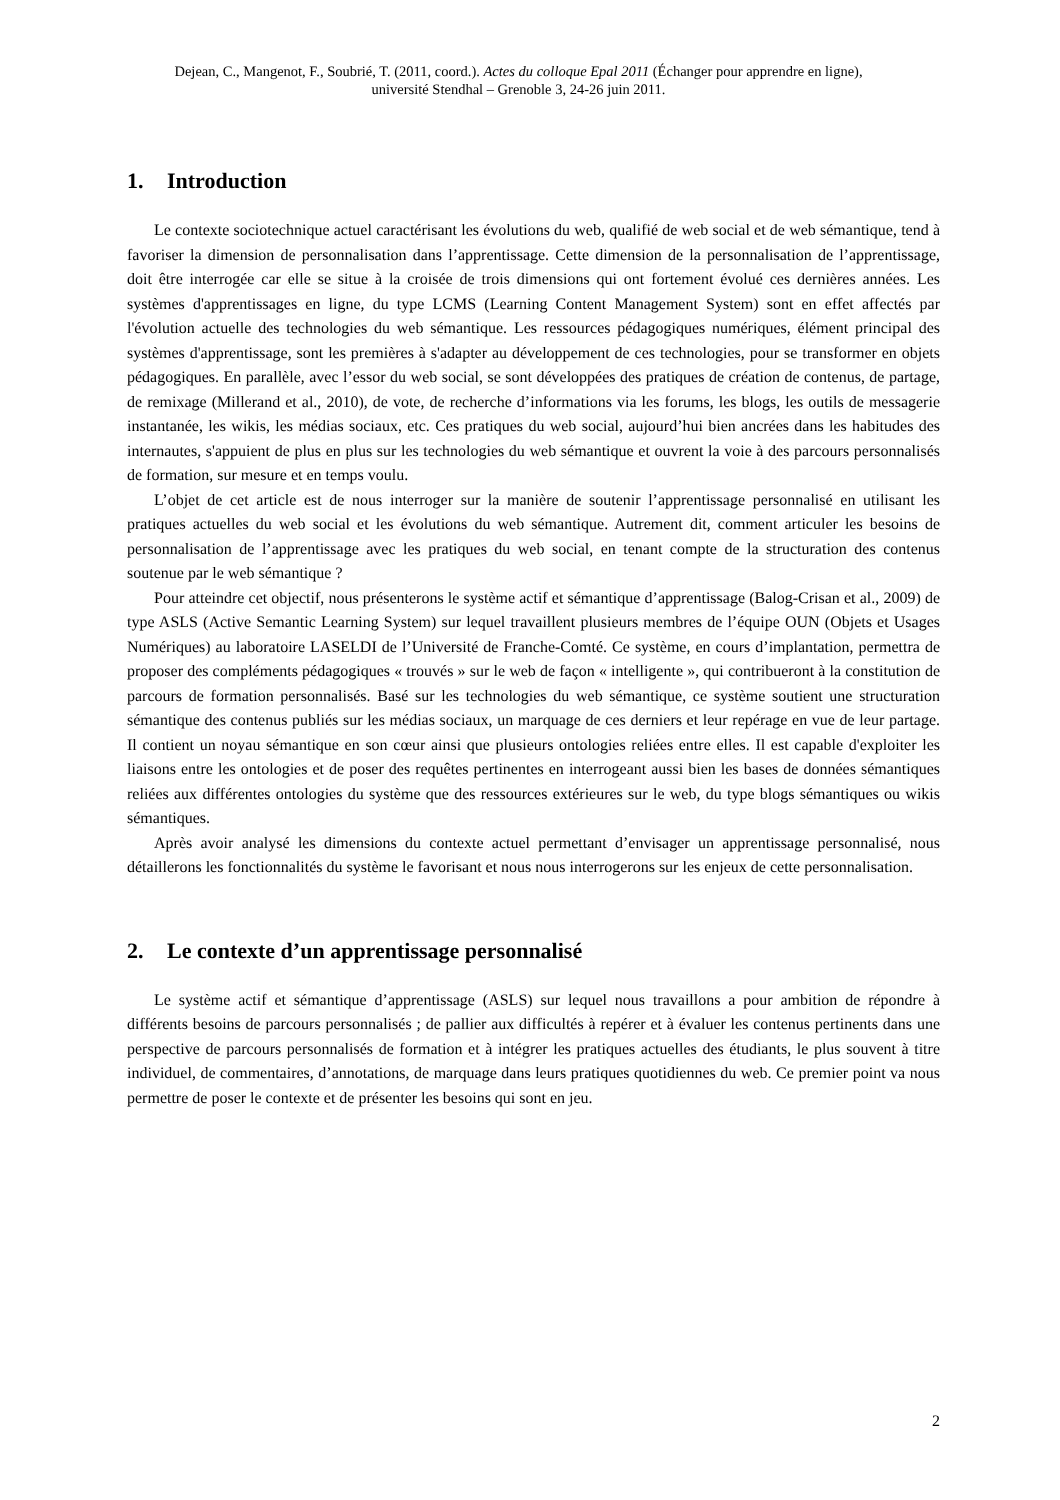Dejean, C., Mangenot, F., Soubrié, T. (2011, coord.). Actes du colloque Epal 2011 (Échanger pour apprendre en ligne),
université Stendhal – Grenoble 3, 24-26 juin 2011.
1. Introduction
Le contexte sociotechnique actuel caractérisant les évolutions du web, qualifié de web social et de web sémantique, tend à favoriser la dimension de personnalisation dans l’apprentissage. Cette dimension de la personnalisation de l’apprentissage, doit être interrogée car elle se situe à la croisée de trois dimensions qui ont fortement évolué ces dernières années. Les systèmes d'apprentissages en ligne, du type LCMS (Learning Content Management System) sont en effet affectés par l'évolution actuelle des technologies du web sémantique. Les ressources pédagogiques numériques, élément principal des systèmes d'apprentissage, sont les premières à s'adapter au développement de ces technologies, pour se transformer en objets pédagogiques. En parallèle, avec l’essor du web social, se sont développées des pratiques de création de contenus, de partage, de remixage (Millerand et al., 2010), de vote, de recherche d’informations via les forums, les blogs, les outils de messagerie instantanée, les wikis, les médias sociaux, etc. Ces pratiques du web social, aujourd’hui bien ancrées dans les habitudes des internautes, s'appuient de plus en plus sur les technologies du web sémantique et ouvrent la voie à des parcours personnalisés de formation, sur mesure et en temps voulu.
L’objet de cet article est de nous interroger sur la manière de soutenir l’apprentissage personnalisé en utilisant les pratiques actuelles du web social et les évolutions du web sémantique. Autrement dit, comment articuler les besoins de personnalisation de l’apprentissage avec les pratiques du web social, en tenant compte de la structuration des contenus soutenue par le web sémantique ?
Pour atteindre cet objectif, nous présenterons le système actif et sémantique d’apprentissage (Balog-Crisan et al., 2009) de type ASLS (Active Semantic Learning System) sur lequel travaillent plusieurs membres de l’équipe OUN (Objets et Usages Numériques) au laboratoire LASELDI de l’Université de Franche-Comté. Ce système, en cours d’implantation, permettra de proposer des compléments pédagogiques « trouvés » sur le web de façon « intelligente », qui contribueront à la constitution de parcours de formation personnalisés. Basé sur les technologies du web sémantique, ce système soutient une structuration sémantique des contenus publiés sur les médias sociaux, un marquage de ces derniers et leur repérage en vue de leur partage. Il contient un noyau sémantique en son cœur ainsi que plusieurs ontologies reliées entre elles. Il est capable d'exploiter les liaisons entre les ontologies et de poser des requêtes pertinentes en interrogeant aussi bien les bases de données sémantiques reliées aux différentes ontologies du système que des ressources extérieures sur le web, du type blogs sémantiques ou wikis sémantiques.
Après avoir analysé les dimensions du contexte actuel permettant d’envisager un apprentissage personnalisé, nous détaillerons les fonctionnalités du système le favorisant et nous nous interrogerons sur les enjeux de cette personnalisation.
2. Le contexte d’un apprentissage personnalisé
Le système actif et sémantique d’apprentissage (ASLS) sur lequel nous travaillons a pour ambition de répondre à différents besoins de parcours personnalisés ; de pallier aux difficultés à repérer et à évaluer les contenus pertinents dans une perspective de parcours personnalisés de formation et à intégrer les pratiques actuelles des étudiants, le plus souvent à titre individuel, de commentaires, d’annotations, de marquage dans leurs pratiques quotidiennes du web. Ce premier point va nous permettre de poser le contexte et de présenter les besoins qui sont en jeu.
2